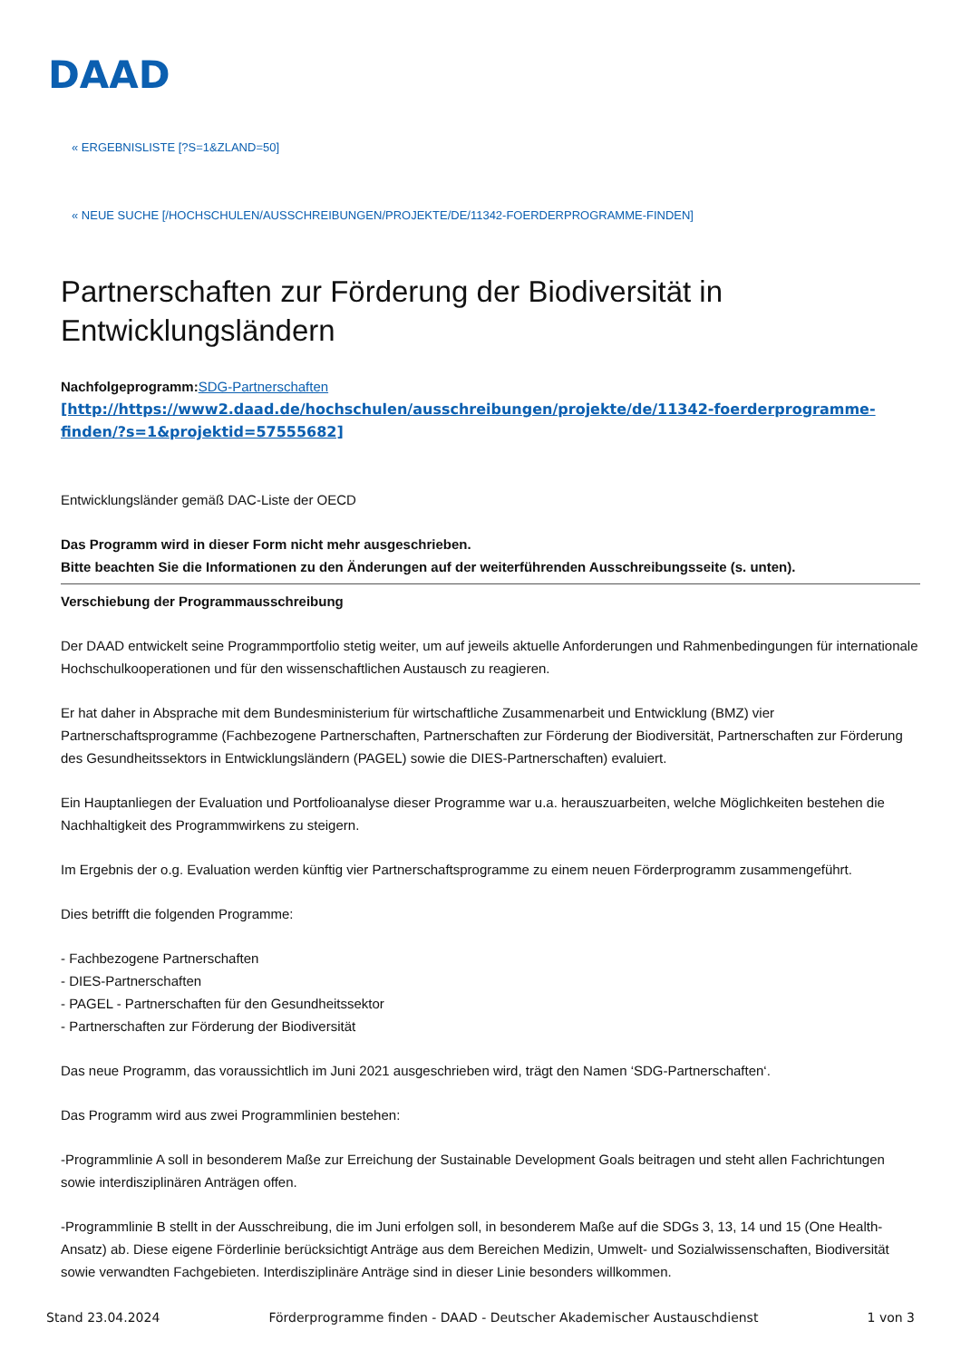DAAD
« ERGEBNISLISTE [?S=1&ZLAND=50]
« NEUE SUCHE [/HOCHSCHULEN/AUSSCHREIBUNGEN/PROJEKTE/DE/11342-FOERDERPROGRAMME-FINDEN]
Partnerschaften zur Förderung der Biodiversität in Entwicklungsländern
Nachfolgeprogramm: SDG-Partnerschaften
[http://https://www2.daad.de/hochschulen/ausschreibungen/projekte/de/11342-foerderprogramme-finden/?s=1&projektid=57555682]
Entwicklungsländer gemäß DAC-Liste der OECD
Das Programm wird in dieser Form nicht mehr ausgeschrieben.
Bitte beachten Sie die Informationen zu den Änderungen auf der weiterführenden Ausschreibungsseite (s. unten).
Verschiebung der Programmausschreibung
Der DAAD entwickelt seine Programmportfolio stetig weiter, um auf jeweils aktuelle Anforderungen und Rahmenbedingungen für internationale Hochschulkooperationen und für den wissenschaftlichen Austausch zu reagieren.
Er hat daher in Absprache mit dem Bundesministerium für wirtschaftliche Zusammenarbeit und Entwicklung (BMZ) vier Partnerschaftsprogramme (Fachbezogene Partnerschaften, Partnerschaften zur Förderung der Biodiversität, Partnerschaften zur Förderung des Gesundheitssektors in Entwicklungsländern (PAGEL) sowie die DIES-Partnerschaften) evaluiert.
Ein Hauptanliegen der Evaluation und Portfolioanalyse dieser Programme war u.a. herauszuarbeiten, welche Möglichkeiten bestehen die Nachhaltigkeit des Programmwirkens zu steigern.
Im Ergebnis der o.g. Evaluation werden künftig vier Partnerschaftsprogramme zu einem neuen Förderprogramm zusammengeführt.
Dies betrifft die folgenden Programme:
- Fachbezogene Partnerschaften
- DIES-Partnerschaften
- PAGEL - Partnerschaften für den Gesundheitssektor
- Partnerschaften zur Förderung der Biodiversität
Das neue Programm, das voraussichtlich im Juni 2021 ausgeschrieben wird, trägt den Namen ‘SDG-Partnerschaften‘.
Das Programm wird aus zwei Programmlinien bestehen:
-Programmlinie A soll in besonderem Maße zur Erreichung der Sustainable Development Goals beitragen und steht allen Fachrichtungen sowie interdisziplinären Anträgen offen.
-Programmlinie B stellt in der Ausschreibung, die im Juni erfolgen soll, in besonderem Maße auf die SDGs 3, 13, 14 und 15 (One Health-Ansatz) ab. Diese eigene Förderlinie berücksichtigt Anträge aus dem Bereichen Medizin, Umwelt- und Sozialwissenschaften, Biodiversität sowie verwandten Fachgebieten. Interdisziplinäre Anträge sind in dieser Linie besonders willkommen.
Stand 23.04.2024 Förderprogramme finden - DAAD - Deutscher Akademischer Austauschdienst 1 von 3